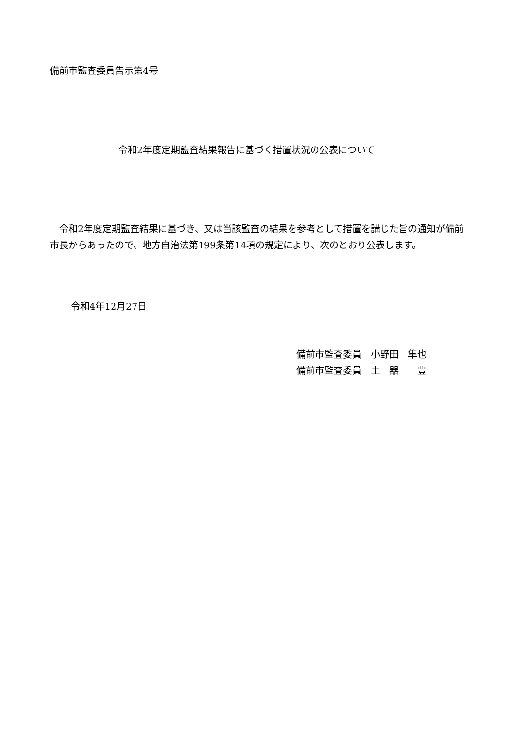備前市監査委員告示第4号
令和2年度定期監査結果報告に基づく措置状況の公表について
　令和2年度定期監査結果に基づき、又は当該監査の結果を参考として措置を講じた旨の通知が備前市長からあったので、地方自治法第199条第14項の規定により、次のとおり公表します。
令和4年12月27日
備前市監査委員　小野田　隼也
備前市監査委員　土　器　　豊